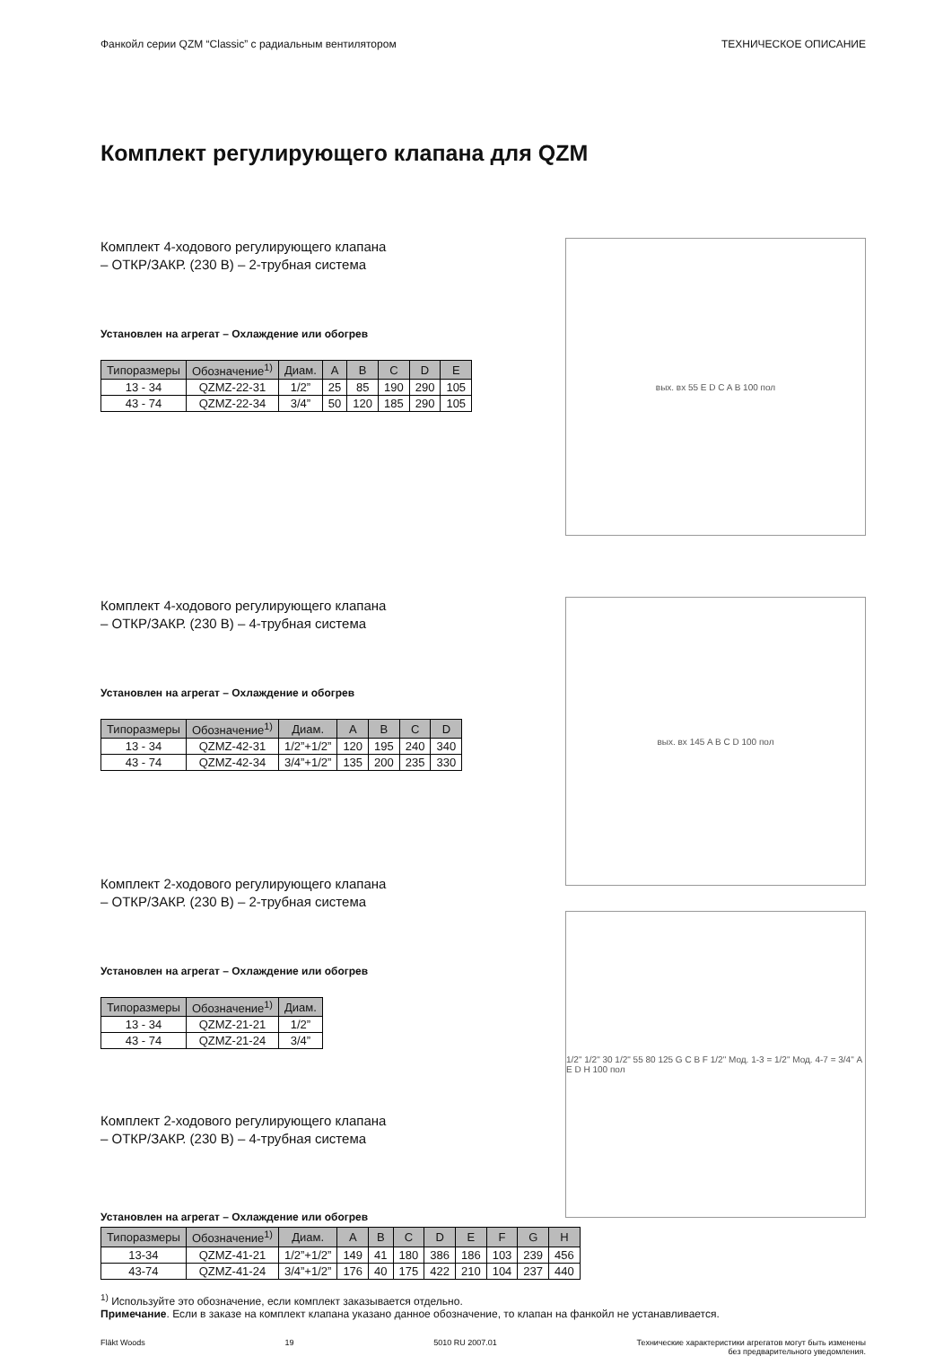Фанкойл серии QZM “Classic” с радиальным вентилятором ТЕХНИЧЕСКОЕ ОПИСАНИЕ
Комплект регулирующего клапана для QZM
Комплект 4-ходового регулирующего клапана
– ОТКР/ЗАКР. (230 В) – 2-трубная система
Установлен на агрегат – Охлаждение или обогрев
| Типоразмеры | Обозначение<sup>1)</sup> | Диам. | A | B | C | D | E |
| --- | --- | --- | --- | --- | --- | --- | --- |
| 13 - 34 | QZMZ-22-31 | 1/2” | 25 | 85 | 190 | 290 | 105 |
| 43 - 74 | QZMZ-22-34 | 3/4” | 50 | 120 | 185 | 290 | 105 |
вых. вх 55 E D C A B 100 пол
Комплект 4-ходового регулирующего клапана
– ОТКР/ЗАКР. (230 В) – 4-трубная система
Установлен на агрегат – Охлаждение и обогрев
| Типоразмеры | Обозначение<sup>1)</sup> | Диам. | A | B | C | D |
| --- | --- | --- | --- | --- | --- | --- |
| 13 - 34 | QZMZ-42-31 | 1/2”+1/2” | 120 | 195 | 240 | 340 |
| 43 - 74 | QZMZ-42-34 | 3/4”+1/2” | 135 | 200 | 235 | 330 |
вых. вх 145 A B C D 100 пол
Комплект 2-ходового регулирующего клапана
– ОТКР/ЗАКР. (230 В) – 2-трубная система
Установлен на агрегат – Охлаждение или обогрев
| Типоразмеры | Обозначение<sup>1)</sup> | Диам. |
| --- | --- | --- |
| 13 - 34 | QZMZ-21-21 | 1/2” |
| 43 - 74 | QZMZ-21-24 | 3/4” |
Комплект 2-ходового регулирующего клапана
– ОТКР/ЗАКР. (230 В) – 4-трубная система
Установлен на агрегат – Охлаждение или обогрев
1/2" 1/2" 30 1/2" 55 80 125 G C B F 1/2" Мод. 1-3 = 1/2" Мод. 4-7 = 3/4" A E D H 100 пол
| Типоразмеры | Обозначение<sup>1)</sup> | Диам. | A | B | C | D | E | F | G | H |
| --- | --- | --- | --- | --- | --- | --- | --- | --- | --- | --- |
| 13-34 | QZMZ-41-21 | 1/2”+1/2” | 149 | 41 | 180 | 386 | 186 | 103 | 239 | 456 |
| 43-74 | QZMZ-41-24 | 3/4”+1/2” | 176 | 40 | 175 | 422 | 210 | 104 | 237 | 440 |
<sup>1)</sup> Используйте это обозначение, если комплект заказывается отдельно.
Примечание. Если в заказе на комплект клапана указано данное обозначение, то клапан на фанкойл не устанавливается.
Fläkt Woods 19 5010 RU 2007.01 Технические характеристики агрегатов могут быть изменены
без предварительного уведомления.